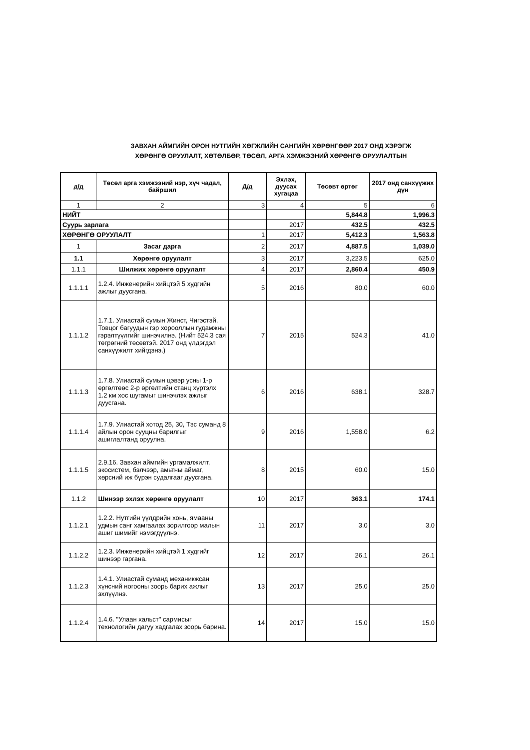ЗАВХАН АЙМГИЙН ОРОН НУТГИЙН ХӨГЖЛИЙН САНГИЙН ХӨРӨНГӨӨР 2017 ОНД ХЭРЭГЖ
ХӨРӨНГӨ ОРУУЛАЛТ, ХӨТӨЛБӨР, ТӨСӨЛ, АРГА ХЭМЖЭЭНИЙ ХӨРӨНГӨ ОРУУЛАЛТЫН
| д/д | Төсөл арга хэмжээний нэр, хүч чадал, байршил | Д/д | Эхлэх, дуусах хугацаа | Төсөвт өртөг | 2017 онд санхүүжих дүн |
| --- | --- | --- | --- | --- | --- |
| 1 | 2 | 3 | 4 | 5 | 6 |
| НИЙТ | | | | 5,844.8 | 1,996.3 |
| Суурь зарлага | | | 2017 | 432.5 | 432.5 |
| ХӨРӨНГӨ ОРУУЛАЛТ | | 1 | 2017 | 5,412.3 | 1,563.8 |
| 1 | Засаг дарга | 2 | 2017 | 4,887.5 | 1,039.0 |
| 1.1 | Хөрөнгө оруулалт | 3 | 2017 | 3,223.5 | 625.0 |
| 1.1.1 | Шилжих хөрөнгө оруулалт | 4 | 2017 | 2,860.4 | 450.9 |
| 1.1.1.1 | 1.2.4. Инженерийн хийцтэй 5 худгийн ажлыг дуусгана. | 5 | 2016 | 80.0 | 60.0 |
| 1.1.1.2 | 1.7.1. Улиастай сумын Жинст, Чигэстэй, Товцог багуудын гэр хорооллын гудамжны гэрэлтүүлгийг шинэчилнэ. (Нийт 524.3 сая төгрөгний төсөвтэй. 2017 онд үлдэгдэл санхүүжилт хийгдэнэ.) | 7 | 2015 | 524.3 | 41.0 |
| 1.1.1.3 | 1.7.8. Улиастай сумын цэвэр усны 1-р өргөлтөөс 2-р өргөлтийн станц хүртэлх 1.2 км хос шугамыг шинэчлэх ажлыг дуусгана. | 6 | 2016 | 638.1 | 328.7 |
| 1.1.1.4 | 1.7.9. Улиастай хотод 25, 30, Тэс суманд 8 айлын орон сууцны барилгыг ашиглалтанд оруулна. | 9 | 2016 | 1,558.0 | 6.2 |
| 1.1.1.5 | 2.9.16. Завхан аймгийн ургамалжилт, экосистем, бэлчээр, амьтны аймаг, хөрсний иж бүрэн судалгааг дуусгана. | 8 | 2015 | 60.0 | 15.0 |
| 1.1.2 | Шинээр эхлэх хөрөнгө оруулалт | 10 | 2017 | 363.1 | 174.1 |
| 1.1.2.1 | 1.2.2. Нутгийн үүлдрийн хонь, ямааны удмын санг хамгаалах зорилгоор малын ашиг шимийг нэмэгдүүлнэ. | 11 | 2017 | 3.0 | 3.0 |
| 1.1.2.2 | 1.2.3. Инженерийн хийцтэй 1 худгийг шинээр гаргана. | 12 | 2017 | 26.1 | 26.1 |
| 1.1.2.3 | 1.4.1. Улиастай суманд механикжсан хүнсний ногооны зоорь барих ажлыг эхлүүлнэ. | 13 | 2017 | 25.0 | 25.0 |
| 1.1.2.4 | 1.4.6. "Улаан хальст" сармисыг технологийн дагуу хадгалах зоорь барина. | 14 | 2017 | 15.0 | 15.0 |